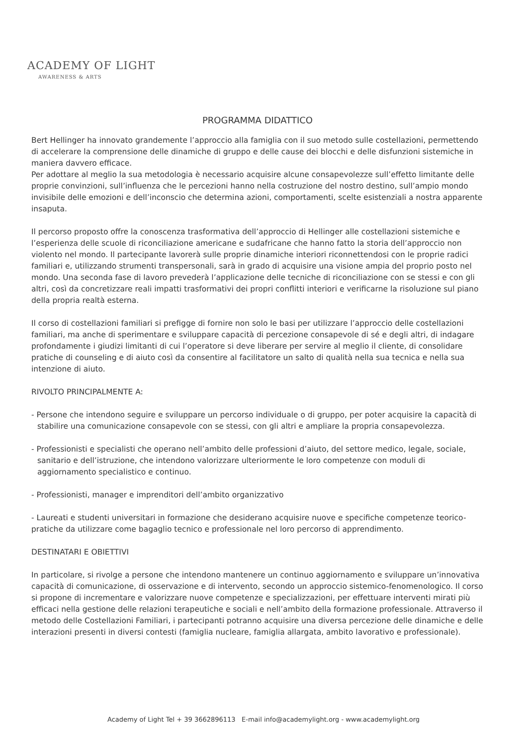ACADEMY OF LIGHT
AWARENESS & ARTS
PROGRAMMA DIDATTICO
Bert Hellinger ha innovato grandemente l’approccio alla famiglia con il suo metodo sulle costellazioni, permettendo di accelerare la comprensione delle dinamiche di gruppo e delle cause dei blocchi e delle disfunzioni sistemiche in maniera davvero efficace.
Per adottare al meglio la sua metodologia è necessario acquisire alcune consapevolezze sull’effetto limitante delle proprie convinzioni, sull’influenza che le percezioni hanno nella costruzione del nostro destino, sull’ampio mondo invisibile delle emozioni e dell’inconscio che determina azioni, comportamenti, scelte esistenziali a nostra apparente insaputa.
Il percorso proposto offre la conoscenza trasformativa dell’approccio di Hellinger alle costellazioni sistemiche e l’esperienza delle scuole di riconciliazione americane e sudafricane che hanno fatto la storia dell’approccio non violento nel mondo. Il partecipante lavorerà sulle proprie dinamiche interiori riconnettendosi con le proprie radici familiari e, utilizzando strumenti transpersonali, sarà in grado di acquisire una visione ampia del proprio posto nel mondo. Una seconda fase di lavoro prevederà l’applicazione delle tecniche di riconciliazione con se stessi e con gli altri, così da concretizzare reali impatti trasformativi dei propri conflitti interiori e verificarne la risoluzione sul piano della propria realtà esterna.
Il corso di costellazioni familiari si prefigge di fornire non solo le basi per utilizzare l’approccio delle costellazioni familiari, ma anche di sperimentare e sviluppare capacità di percezione consapevole di sé e degli altri, di indagare profondamente i giudizi limitanti di cui l’operatore si deve liberare per servire al meglio il cliente, di consolidare pratiche di counseling e di aiuto così da consentire al facilitatore un salto di qualità nella sua tecnica e nella sua intenzione di aiuto.
RIVOLTO PRINCIPALMENTE A:
- Persone che intendono seguire e sviluppare un percorso individuale o di gruppo, per poter acquisire la capacità di stabilire una comunicazione consapevole con se stessi, con gli altri e ampliare la propria consapevolezza.
- Professionisti e specialisti che operano nell’ambito delle professioni d’aiuto, del settore medico, legale, sociale, sanitario e dell’istruzione, che intendono valorizzare ulteriormente le loro competenze con moduli di aggiornamento specialistico e continuo.
- Professionisti, manager e imprenditori dell’ambito organizzativo
- Laureati e studenti universitari in formazione che desiderano acquisire nuove e specifiche competenze teorico-pratiche da utilizzare come bagaglio tecnico e professionale nel loro percorso di apprendimento.
DESTINATARI E OBIETTIVI
In particolare, si rivolge a persone che intendono mantenere un continuo aggiornamento e sviluppare un’innovativa capacità di comunicazione, di osservazione e di intervento, secondo un approccio sistemico-fenomenologico. Il corso si propone di incrementare e valorizzare nuove competenze e specializzazioni, per effettuare interventi mirati più efficaci nella gestione delle relazioni terapeutiche e sociali e nell’ambito della formazione professionale. Attraverso il metodo delle Costellazioni Familiari, i partecipanti potranno acquisire una diversa percezione delle dinamiche e delle interazioni presenti in diversi contesti (famiglia nucleare, famiglia allargata, ambito lavorativo e professionale).
Academy of Light Tel + 39 3662896113 E-mail info@academylight.org - www.academylight.org